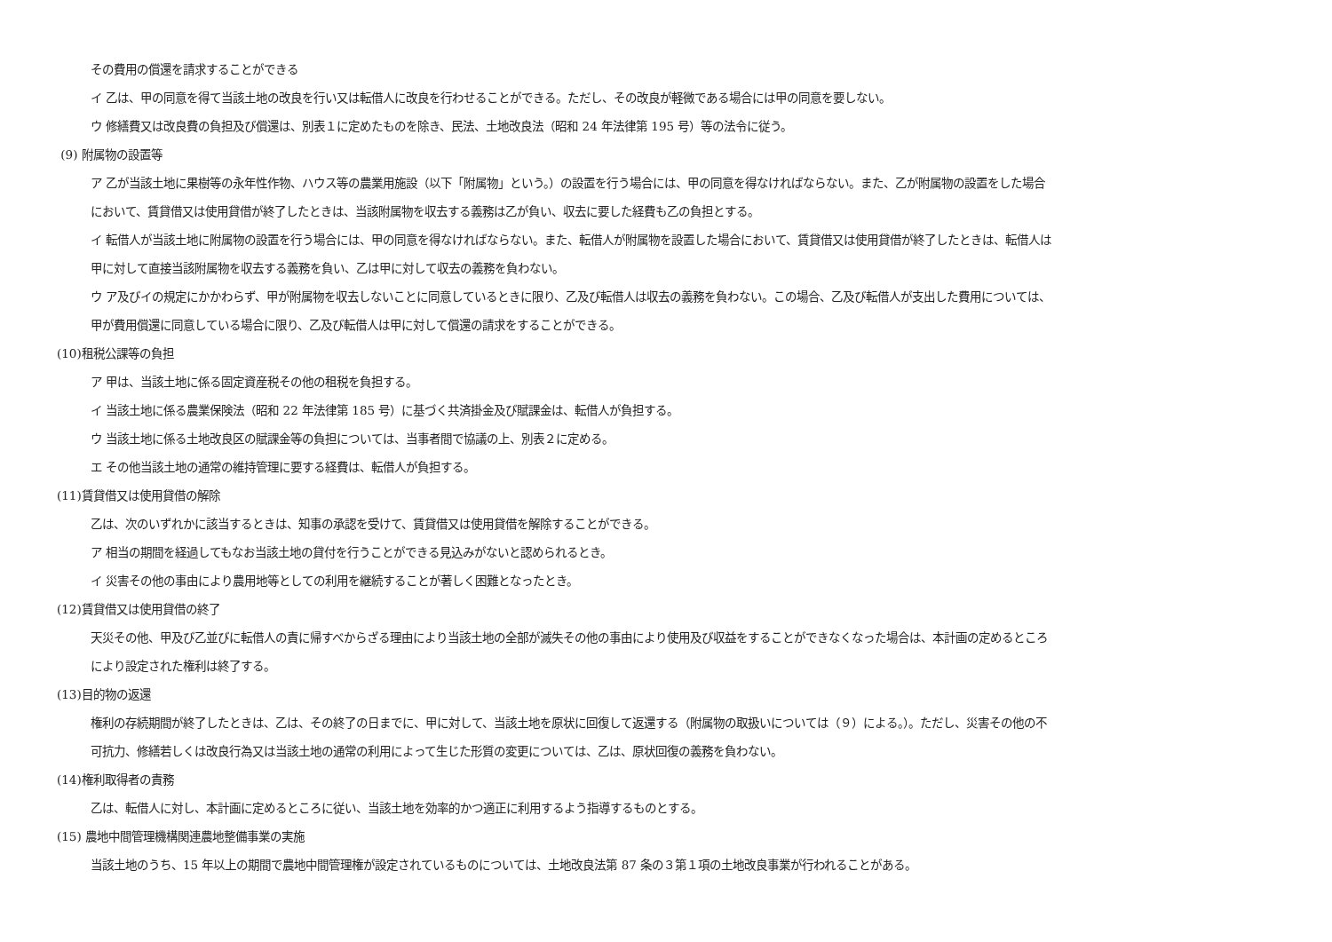その費用の償還を請求することができる
イ 乙は、甲の同意を得て当該土地の改良を行い又は転借人に改良を行わせることができる。ただし、その改良が軽微である場合には甲の同意を要しない。
ウ 修繕費又は改良費の負担及び償還は、別表１に定めたものを除き、民法、土地改良法（昭和 24 年法律第 195 号）等の法令に従う。
(9) 附属物の設置等
ア 乙が当該土地に果樹等の永年性作物、ハウス等の農業用施設（以下「附属物」という。）の設置を行う場合には、甲の同意を得なければならない。また、乙が附属物の設置をした場合
において、賃貸借又は使用貸借が終了したときは、当該附属物を収去する義務は乙が負い、収去に要した経費も乙の負担とする。
イ 転借人が当該土地に附属物の設置を行う場合には、甲の同意を得なければならない。また、転借人が附属物を設置した場合において、賃貸借又は使用貸借が終了したときは、転借人は
甲に対して直接当該附属物を収去する義務を負い、乙は甲に対して収去の義務を負わない。
ウ ア及びイの規定にかかわらず、甲が附属物を収去しないことに同意しているときに限り、乙及び転借人は収去の義務を負わない。この場合、乙及び転借人が支出した費用については、
甲が費用償還に同意している場合に限り、乙及び転借人は甲に対して償還の請求をすることができる。
(10)租税公課等の負担
ア 甲は、当該土地に係る固定資産税その他の租税を負担する。
イ 当該土地に係る農業保険法（昭和 22 年法律第 185 号）に基づく共済掛金及び賦課金は、転借人が負担する。
ウ 当該土地に係る土地改良区の賦課金等の負担については、当事者間で協議の上、別表２に定める。
エ その他当該土地の通常の維持管理に要する経費は、転借人が負担する。
(11)賃貸借又は使用貸借の解除
乙は、次のいずれかに該当するときは、知事の承認を受けて、賃貸借又は使用貸借を解除することができる。
ア 相当の期間を経過してもなお当該土地の貸付を行うことができる見込みがないと認められるとき。
イ 災害その他の事由により農用地等としての利用を継続することが著しく困難となったとき。
(12)賃貸借又は使用貸借の終了
天災その他、甲及び乙並びに転借人の責に帰すべからざる理由により当該土地の全部が滅失その他の事由により使用及び収益をすることができなくなった場合は、本計画の定めるところ
により設定された権利は終了する。
(13)目的物の返還
権利の存続期間が終了したときは、乙は、その終了の日までに、甲に対して、当該土地を原状に回復して返還する（附属物の取扱いについては（９）による。）。ただし、災害その他の不
可抗力、修繕若しくは改良行為又は当該土地の通常の利用によって生じた形質の変更については、乙は、原状回復の義務を負わない。
(14)権利取得者の責務
乙は、転借人に対し、本計画に定めるところに従い、当該土地を効率的かつ適正に利用するよう指導するものとする。
(15) 農地中間管理機構関連農地整備事業の実施
当該土地のうち、15 年以上の期間で農地中間管理権が設定されているものについては、土地改良法第 87 条の３第１項の土地改良事業が行われることがある。